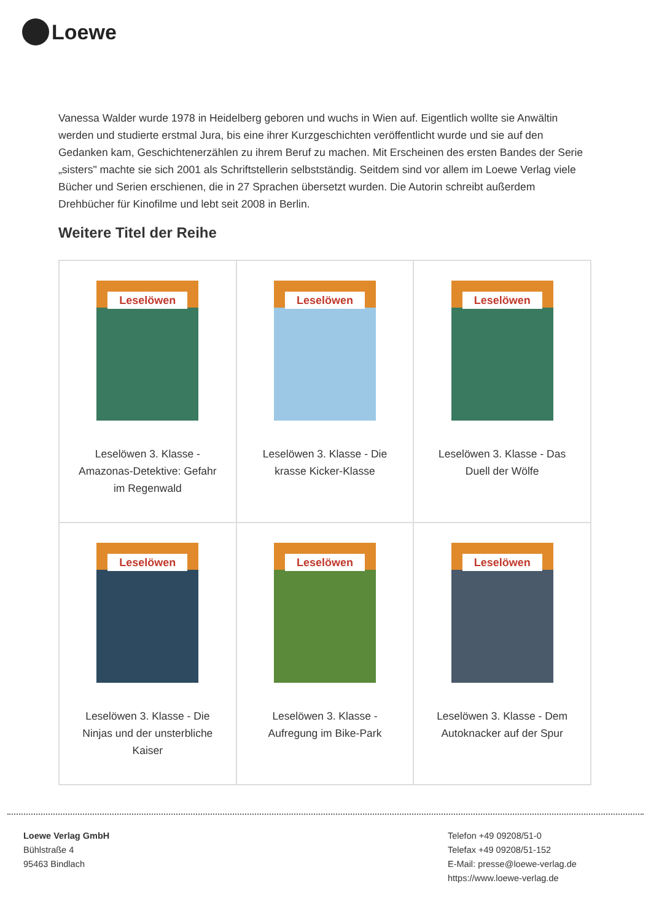Loewe
Vanessa Walder wurde 1978 in Heidelberg geboren und wuchs in Wien auf. Eigentlich wollte sie Anwältin werden und studierte erstmal Jura, bis eine ihrer Kurzgeschichten veröffentlicht wurde und sie auf den Gedanken kam, Geschichtenerzählen zu ihrem Beruf zu machen. Mit Erscheinen des ersten Bandes der Serie „sisters" machte sie sich 2001 als Schriftstellerin selbstständig. Seitdem sind vor allem im Loewe Verlag viele Bücher und Serien erschienen, die in 27 Sprachen übersetzt wurden. Die Autorin schreibt außerdem Drehbücher für Kinofilme und lebt seit 2008 in Berlin.
Weitere Titel der Reihe
| Leselöwen Leselöwen 3. Klasse - Amazonas-Detektive: Gefahr im Regenwald | Leselöwen Leselöwen 3. Klasse - Die krasse Kicker-Klasse | Leselöwen Leselöwen 3. Klasse - Das Duell der Wölfe |
| Leselöwen Leselöwen 3. Klasse - Die Ninjas und der unsterbliche Kaiser | Leselöwen Leselöwen 3. Klasse - Aufregung im Bike-Park | Leselöwen Leselöwen 3. Klasse - Dem Autoknacker auf der Spur |
Loewe Verlag GmbH
Bühlstraße 4
95463 Bindlach
Telefon +49 09208/51-0
Telefax +49 09208/51-152
E-Mail: presse@loewe-verlag.de
https://www.loewe-verlag.de